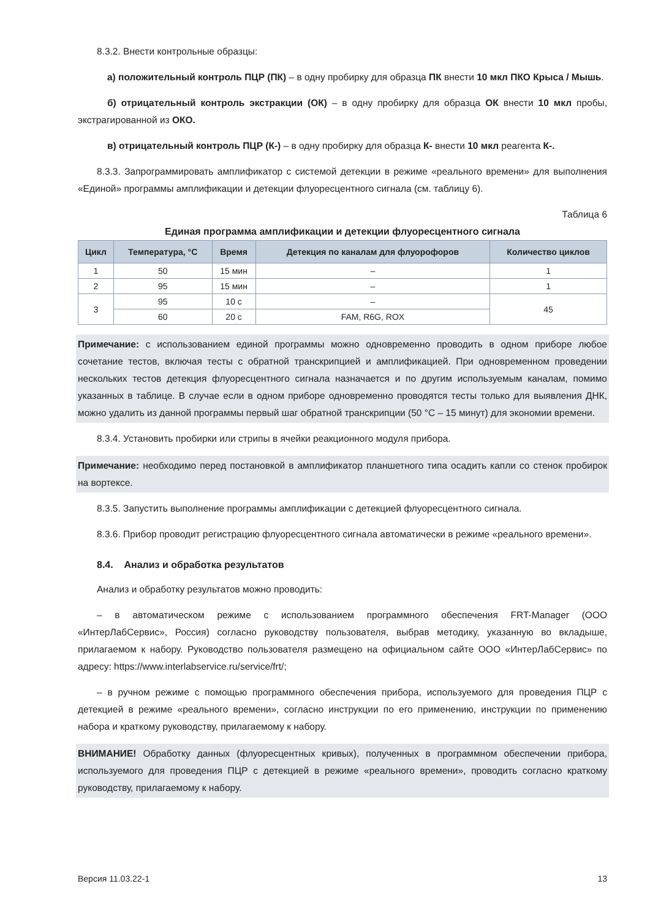8.3.2. Внести контрольные образцы:
а) положительный контроль ПЦР (ПК) – в одну пробирку для образца ПК внести 10 мкл ПКО Крыса / Мышь.
б) отрицательный контроль экстракции (ОК) – в одну пробирку для образца ОК внести 10 мкл пробы, экстрагированной из ОКО.
в) отрицательный контроль ПЦР (К-) – в одну пробирку для образца К- внести 10 мкл реагента К-.
8.3.3. Запрограммировать амплификатор с системой детекции в режиме «реального времени» для выполнения «Единой» программы амплификации и детекции флуоресцентного сигнала (см. таблицу 6).
Таблица 6
Единая программа амплификации и детекции флуоресцентного сигнала
| Цикл | Температура, °C | Время | Детекция по каналам для флуорофоров | Количество циклов |
| --- | --- | --- | --- | --- |
| 1 | 50 | 15 мин | – | 1 |
| 2 | 95 | 15 мин | – | 1 |
| 3 | 95 | 10 с | – | 45 |
| | 60 | 20 с | FAM, R6G, ROX | |
Примечание: с использованием единой программы можно одновременно проводить в одном приборе любое сочетание тестов, включая тесты с обратной транскрипцией и амплификацией. При одновременном проведении нескольких тестов детекция флуоресцентного сигнала назначается и по другим используемым каналам, помимо указанных в таблице. В случае если в одном приборе одновременно проводятся тесты только для выявления ДНК, можно удалить из данной программы первый шаг обратной транскрипции (50 °C – 15 минут) для экономии времени.
8.3.4. Установить пробирки или стрипы в ячейки реакционного модуля прибора.
Примечание: необходимо перед постановкой в амплификатор планшетного типа осадить капли со стенок пробирок на вортексе.
8.3.5. Запустить выполнение программы амплификации с детекцией флуоресцентного сигнала.
8.3.6. Прибор проводит регистрацию флуоресцентного сигнала автоматически в режиме «реального времени».
8.4. Анализ и обработка результатов
Анализ и обработку результатов можно проводить:
– в автоматическом режиме с использованием программного обеспечения FRT-Manager (ООО «ИнтерЛабСервис», Россия) согласно руководству пользователя, выбрав методику, указанную во вкладыше, прилагаемом к набору. Руководство пользователя размещено на официальном сайте ООО «ИнтерЛабСервис» по адресу: https://www.interlabservice.ru/service/frt/;
– в ручном режиме с помощью программного обеспечения прибора, используемого для проведения ПЦР с детекцией в режиме «реального времени», согласно инструкции по его применению, инструкции по применению набора и краткому руководству, прилагаемому к набору.
ВНИМАНИЕ! Обработку данных (флуоресцентных кривых), полученных в программном обеспечении прибора, используемого для проведения ПЦР с детекцией в режиме «реального времени», проводить согласно краткому руководству, прилагаемому к набору.
Версия 11.03.22-1 13